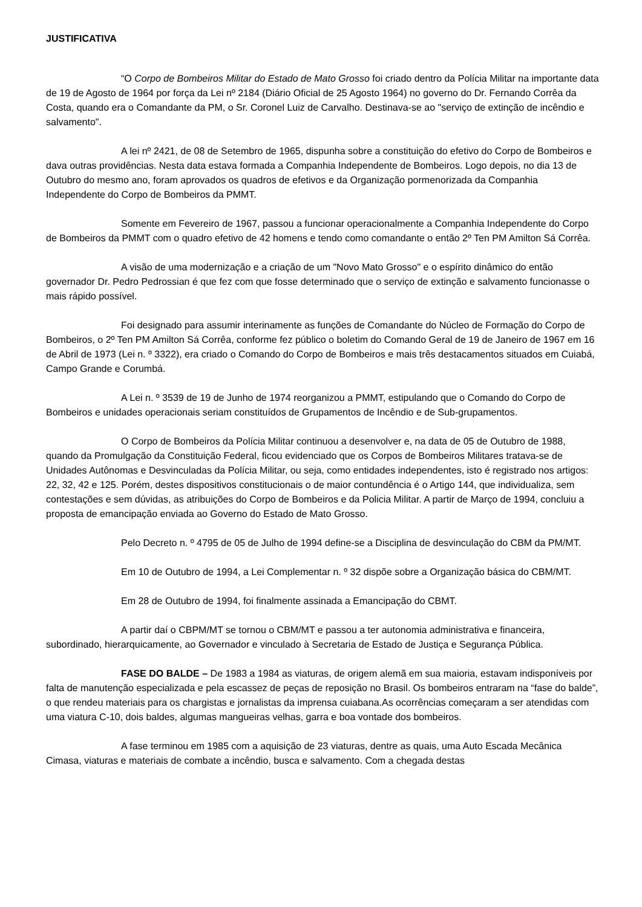JUSTIFICATIVA
“O Corpo de Bombeiros Militar do Estado de Mato Grosso foi criado dentro da Polícia Militar na importante data de 19 de Agosto de 1964 por força da Lei nº 2184 (Diário Oficial de 25 Agosto 1964) no governo do Dr. Fernando Corrêa da Costa, quando era o Comandante da PM, o Sr. Coronel Luiz de Carvalho. Destinava-se ao "serviço de extinção de incêndio e salvamento".
A lei nº 2421, de 08 de Setembro de 1965, dispunha sobre a constituição do efetivo do Corpo de Bombeiros e dava outras providências. Nesta data estava formada a Companhia Independente de Bombeiros. Logo depois, no dia 13 de Outubro do mesmo ano, foram aprovados os quadros de efetivos e da Organização pormenorizada da Companhia Independente do Corpo de Bombeiros da PMMT.
Somente em Fevereiro de 1967, passou a funcionar operacionalmente a Companhia Independente do Corpo de Bombeiros da PMMT com o quadro efetivo de 42 homens e tendo como comandante o então 2º Ten PM Amilton Sá Corrêa.
A visão de uma modernização e a criação de um "Novo Mato Grosso" e o espírito dinâmico do então governador Dr. Pedro Pedrossian é que fez com que fosse determinado que o serviço de extinção e salvamento funcionasse o mais rápido possível.
Foi designado para assumir interinamente as funções de Comandante do Núcleo de Formação do Corpo de Bombeiros, o 2º Ten PM Amilton Sá Corrêa, conforme fez público o boletim do Comando Geral de 19 de Janeiro de 1967 em 16 de Abril de 1973 (Lei n. º 3322), era criado o Comando do Corpo de Bombeiros e mais três destacamentos situados em Cuiabá, Campo Grande e Corumbá.
A Lei n. º 3539 de 19 de Junho de 1974 reorganizou a PMMT, estipulando que o Comando do Corpo de Bombeiros e unidades operacionais seriam constituídos de Grupamentos de Incêndio e de Sub-grupamentos.
O Corpo de Bombeiros da Polícia Militar continuou a desenvolver e, na data de 05 de Outubro de 1988, quando da Promulgação da Constituição Federal, ficou evidenciado que os Corpos de Bombeiros Militares tratava-se de Unidades Autônomas e Desvinculadas da Polícia Militar, ou seja, como entidades independentes, isto é registrado nos artigos: 22, 32, 42 e 125. Porém, destes dispositivos constitucionais o de maior contundência é o Artigo 144, que individualiza, sem contestações e sem dúvidas, as atribuições do Corpo de Bombeiros e da Policia Militar. A partir de Março de 1994, concluiu a proposta de emancipação enviada ao Governo do Estado de Mato Grosso.
Pelo Decreto n. º 4795 de 05 de Julho de 1994 define-se a Disciplina de desvinculação do CBM da PM/MT.
Em 10 de Outubro de 1994, a Lei Complementar n. º 32 dispõe sobre a Organização básica do CBM/MT.
Em 28 de Outubro de 1994, foi finalmente assinada a Emancipação do CBMT.
A partir daí o CBPM/MT se tornou o CBM/MT e passou a ter autonomia administrativa e financeira, subordinado, hierarquicamente, ao Governador e vinculado à Secretaria de Estado de Justiça e Segurança Pública.
FASE DO BALDE – De 1983 a 1984 as viaturas, de origem alemã em sua maioria, estavam indisponíveis por falta de manutenção especializada e pela escassez de peças de reposição no Brasil. Os bombeiros entraram na “fase do balde”, o que rendeu materiais para os chargistas e jornalistas da imprensa cuiabana.As ocorrências começaram a ser atendidas com uma viatura C-10, dois baldes, algumas mangueiras velhas, garra e boa vontade dos bombeiros.
A fase terminou em 1985 com a aquisição de 23 viaturas, dentre as quais, uma Auto Escada Mecânica Cimasa, viaturas e materiais de combate a incêndio, busca e salvamento. Com a chegada destas